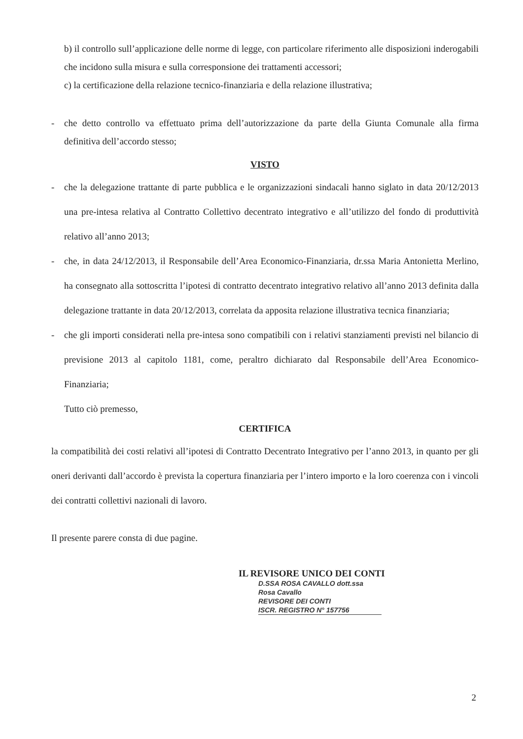b) il controllo sull’applicazione delle norme di legge, con particolare riferimento alle disposizioni inderogabili che incidono sulla misura e sulla corresponsione dei trattamenti accessori;
c) la certificazione della relazione tecnico-finanziaria e della relazione illustrativa;
- che detto controllo va effettuato prima dell’autorizzazione da parte della Giunta Comunale alla firma definitiva dell’accordo stesso;
VISTO
- che la delegazione trattante di parte pubblica e le organizzazioni sindacali hanno siglato in data 20/12/2013 una pre-intesa relativa al Contratto Collettivo decentrato integrativo e all’utilizzo del fondo di produttività relativo all’anno 2013;
- che, in data 24/12/2013, il Responsabile dell’Area Economico-Finanziaria, dr.ssa Maria Antonietta Merlino, ha consegnato alla sottoscritta l’ipotesi di contratto decentrato integrativo relativo all’anno 2013 definita dalla delegazione trattante in data 20/12/2013, correlata da apposita relazione illustrativa tecnica finanziaria;
- che gli importi considerati nella pre-intesa sono compatibili con i relativi stanziamenti previsti nel bilancio di previsione 2013 al capitolo 1181, come, peraltro dichiarato dal Responsabile dell’Area Economico-Finanziaria;
Tutto ciò premesso,
CERTIFICA
la compatibilità dei costi relativi all’ipotesi di Contratto Decentrato Integrativo per l’anno 2013, in quanto per gli oneri derivanti dall’accordo è prevista la copertura finanziaria per l’intero importo e la loro coerenza con i vincoli dei contratti collettivi nazionali di lavoro.
Il presente parere consta di due pagine.
IL REVISORE UNICO DEI CONTI
D.SSA ROSA CAVALLO dott.ssa Rosa Cavallo
REVISORE DEI CONTI
ISCR. REGISTRO N° 157756
2